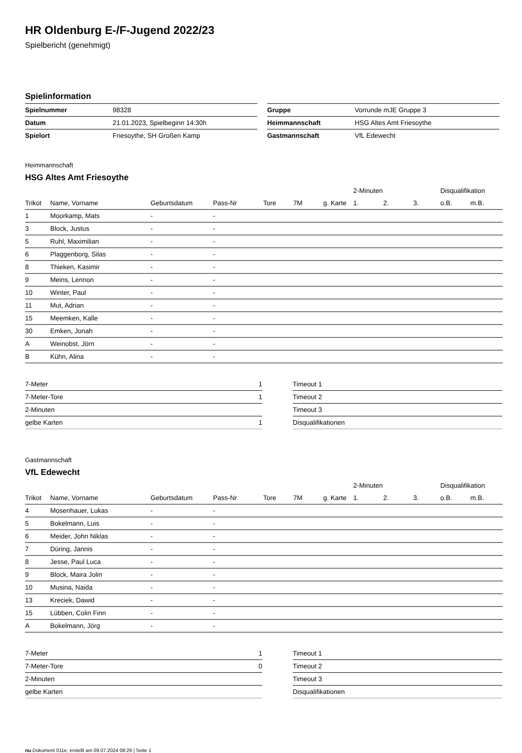HR Oldenburg E-/F-Jugend 2022/23
Spielbericht (genehmigt)
Spielinformation
| Spielnummer | 98328 |
| Datum | 21.01.2023, Spielbeginn 14:30h |
| Spielort | Friesoythe, SH Großen Kamp |
| Gruppe | Vorrunde mJE Gruppe 3 |
| Heimmannschaft | HSG Altes Amt Friesoythe |
| Gastmannschaft | VfL Edewecht |
Heimmannschaft
HSG Altes Amt Friesoythe
| | | | | | | | 2-Minuten | | | Disqualifikation | |
| --- | --- | --- | --- | --- | --- | --- | --- | --- | --- | --- | --- |
| Trikot | Name, Vorname | Geburtsdatum | Pass-Nr | Tore | 7M | g. Karte | 1. | 2. | 3. | o.B. | m.B. |
| 1 | Moorkamp, Mats | - | - | | | | | | | | |
| 3 | Block, Justus | - | - | | | | | | | | |
| 5 | Ruhl, Maximilian | - | - | | | | | | | | |
| 6 | Plaggenborg, Silas | - | - | | | | | | | | |
| 8 | Thieken, Kasimir | - | - | | | | | | | | |
| 9 | Meins, Lennon | - | - | | | | | | | | |
| 10 | Winter, Paul | - | - | | | | | | | | |
| 11 | Mut, Adrian | - | - | | | | | | | | |
| 15 | Meemken, Kalle | - | - | | | | | | | | |
| 30 | Emken, Jonah | - | - | | | | | | | | |
| A | Weinobst, Jörn | - | - | | | | | | | | |
| B | Kühn, Alina | - | - | | | | | | | | |
| 7-Meter | 1 |
| 7-Meter-Tore | 1 |
| 2-Minuten | |
| gelbe Karten | 1 |
| Timeout 1 |
| Timeout 2 |
| Timeout 3 |
| Disqualifikationen |
Gastmannschaft
VfL Edewecht
| | | | | | | | 2-Minuten | | | Disqualifikation | |
| --- | --- | --- | --- | --- | --- | --- | --- | --- | --- | --- | --- |
| Trikot | Name, Vorname | Geburtsdatum | Pass-Nr | Tore | 7M | g. Karte | 1. | 2. | 3. | o.B. | m.B. |
| 4 | Mosenhauer, Lukas | - | - | | | | | | | | |
| 5 | Bokelmann, Luis | - | - | | | | | | | | |
| 6 | Meider, John Niklas | - | - | | | | | | | | |
| 7 | Düring, Jannis | - | - | | | | | | | | |
| 8 | Jesse, Paul Luca | - | - | | | | | | | | |
| 9 | Block, Maira Jolin | - | - | | | | | | | | |
| 10 | Musina, Naida | - | - | | | | | | | | |
| 13 | Kreciek, Dawid | - | - | | | | | | | | |
| 15 | Lübben, Colin Finn | - | - | | | | | | | | |
| A | Bokelmann, Jörg | - | - | | | | | | | | |
| 7-Meter | 1 |
| 7-Meter-Tore | 0 |
| 2-Minuten | |
| gelbe Karten | |
| Timeout 1 |
| Timeout 2 |
| Timeout 3 |
| Disqualifikationen |
nu.Dokument 011e, erstellt am 09.07.2024 08:29 | Seite 1